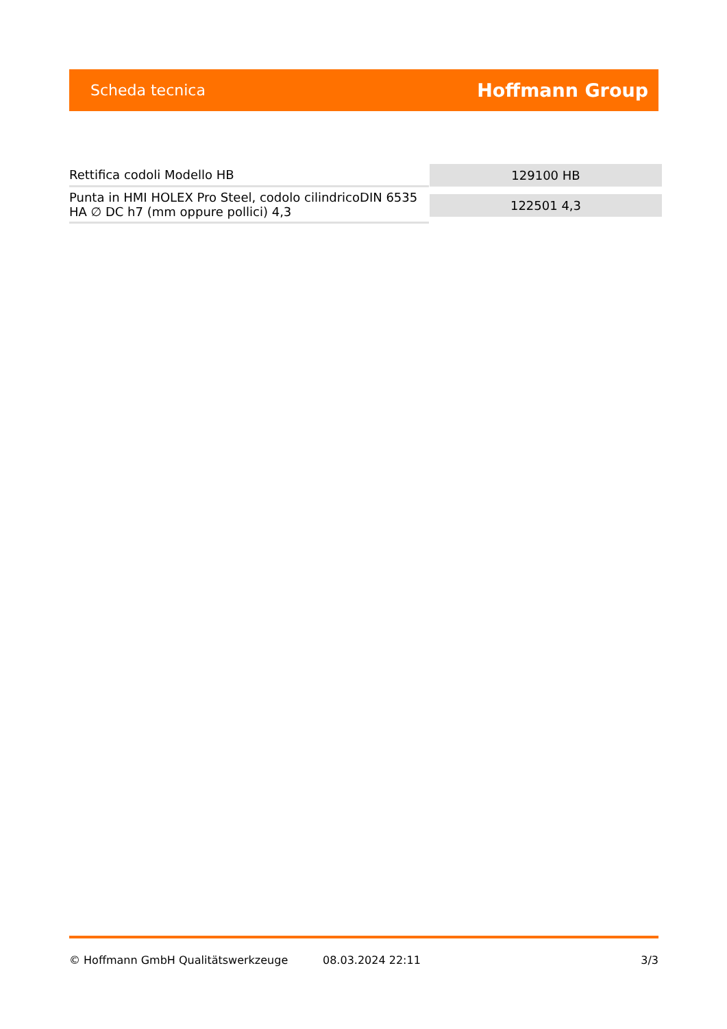Scheda tecnica Hoffmann Group
| Rettifica codoli Modello HB | 129100 HB |
| Punta in HMI HOLEX Pro Steel, codolo cilindricoDIN 6535 HA ∅ DC h7 (mm oppure pollici) 4,3 | 122501 4,3 |
© Hoffmann GmbH Qualitätswerkzeuge 08.03.2024 22:11 3/3